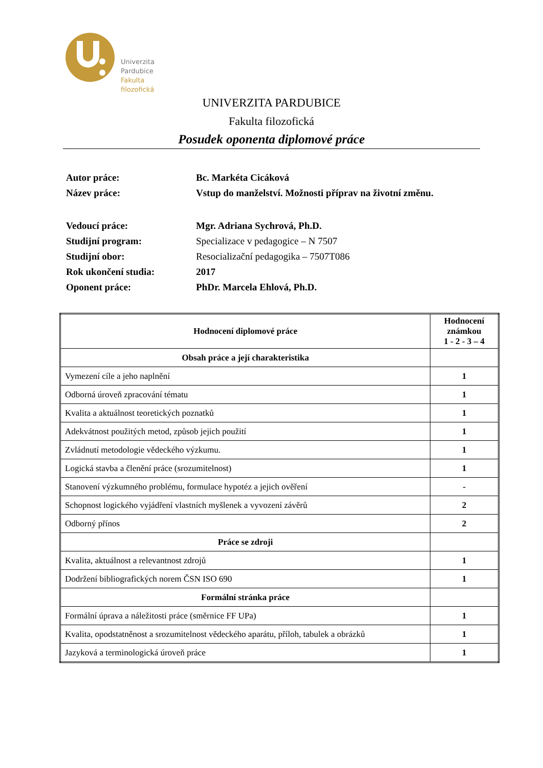Univerzita
Pardubice
Fakulta
filozofická
UNIVERZITA PARDUBICE
Fakulta filozofická
Posudek oponenta diplomové práce
| Autor práce: | Bc. Markéta Cicáková |
| Název práce: | Vstup do manželství. Možnosti příprav na životní změnu. |
| Vedoucí práce: | Mgr. Adriana Sychrová, Ph.D. |
| Studijní program: | Specializace v pedagogice – N 7507 |
| Studijní obor: | Resocializační pedagogika – 7507T086 |
| Rok ukončení studia: | 2017 |
| Oponent práce: | PhDr. Marcela Ehlová, Ph.D. |
| Hodnocení diplomové práce | Hodnocení známkou 1 - 2 - 3 – 4 |
| --- | --- |
| Obsah práce a její charakteristika | |
| Vymezení cíle a jeho naplnění | 1 |
| Odborná úroveň zpracování tématu | 1 |
| Kvalita a aktuálnost teoretických poznatků | 1 |
| Adekvátnost použitých metod, způsob jejich použití | 1 |
| Zvládnutí metodologie vědeckého výzkumu. | 1 |
| Logická stavba a členění práce (srozumitelnost) | 1 |
| Stanovení výzkumného problému, formulace hypotéz a jejich ověření | - |
| Schopnost logického vyjádření vlastních myšlenek a vyvození závěrů | 2 |
| Odborný přínos | 2 |
| Práce se zdroji | |
| Kvalita, aktuálnost a relevantnost zdrojů | 1 |
| Dodržení bibliografických norem ČSN ISO 690 | 1 |
| Formální stránka práce | |
| Formální úprava a náležitosti práce (směrnice FF UPa) | 1 |
| Kvalita, opodstatněnost a srozumitelnost vědeckého aparátu, příloh, tabulek a obrázků | 1 |
| Jazyková a terminologická úroveň práce | 1 |